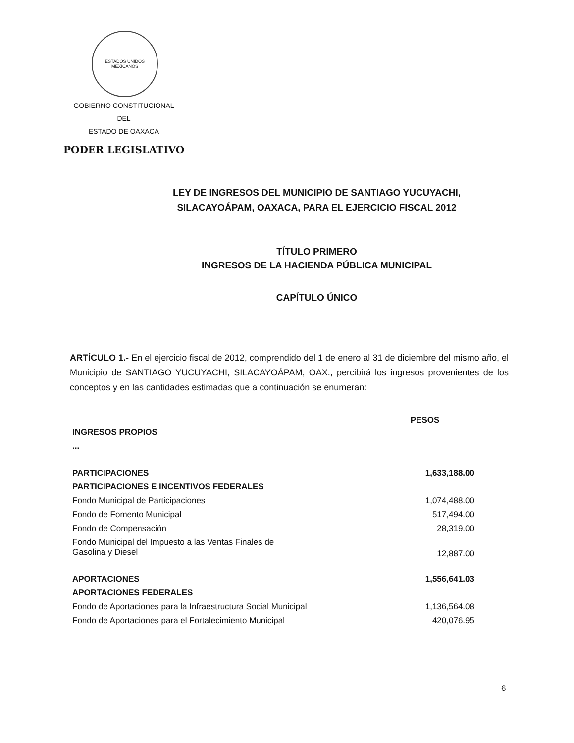ESTADOS UNIDOS MEXICANOS
GOBIERNO CONSTITUCIONAL
DEL
ESTADO DE OAXACA
PODER LEGISLATIVO
LEY DE INGRESOS DEL MUNICIPIO DE SANTIAGO YUCUYACHI,
SILACAYOÁPAM, OAXACA, PARA EL EJERCICIO FISCAL 2012
TÍTULO PRIMERO
INGRESOS DE LA HACIENDA PÚBLICA MUNICIPAL
CAPÍTULO ÚNICO
ARTÍCULO 1.- En el ejercicio fiscal de 2012, comprendido del 1 de enero al 31 de diciembre del mismo año, el Municipio de SANTIAGO YUCUYACHI, SILACAYOÁPAM, OAX., percibirá los ingresos provenientes de los conceptos y en las cantidades estimadas que a continuación se enumeran:
| | PESOS |
| INGRESOS PROPIOS | |
| ... | |
| PARTICIPACIONES | 1,633,188.00 |
| PARTICIPACIONES E INCENTIVOS FEDERALES | |
| Fondo Municipal de Participaciones | 1,074,488.00 |
| Fondo de Fomento Municipal | 517,494.00 |
| Fondo de Compensación | 28,319.00 |
| Fondo Municipal del Impuesto a las Ventas Finales de Gasolina y Diesel | 12,887.00 |
| APORTACIONES | 1,556,641.03 |
| APORTACIONES FEDERALES | |
| Fondo de Aportaciones para la Infraestructura Social Municipal | 1,136,564.08 |
| Fondo de Aportaciones para el Fortalecimiento Municipal | 420,076.95 |
6